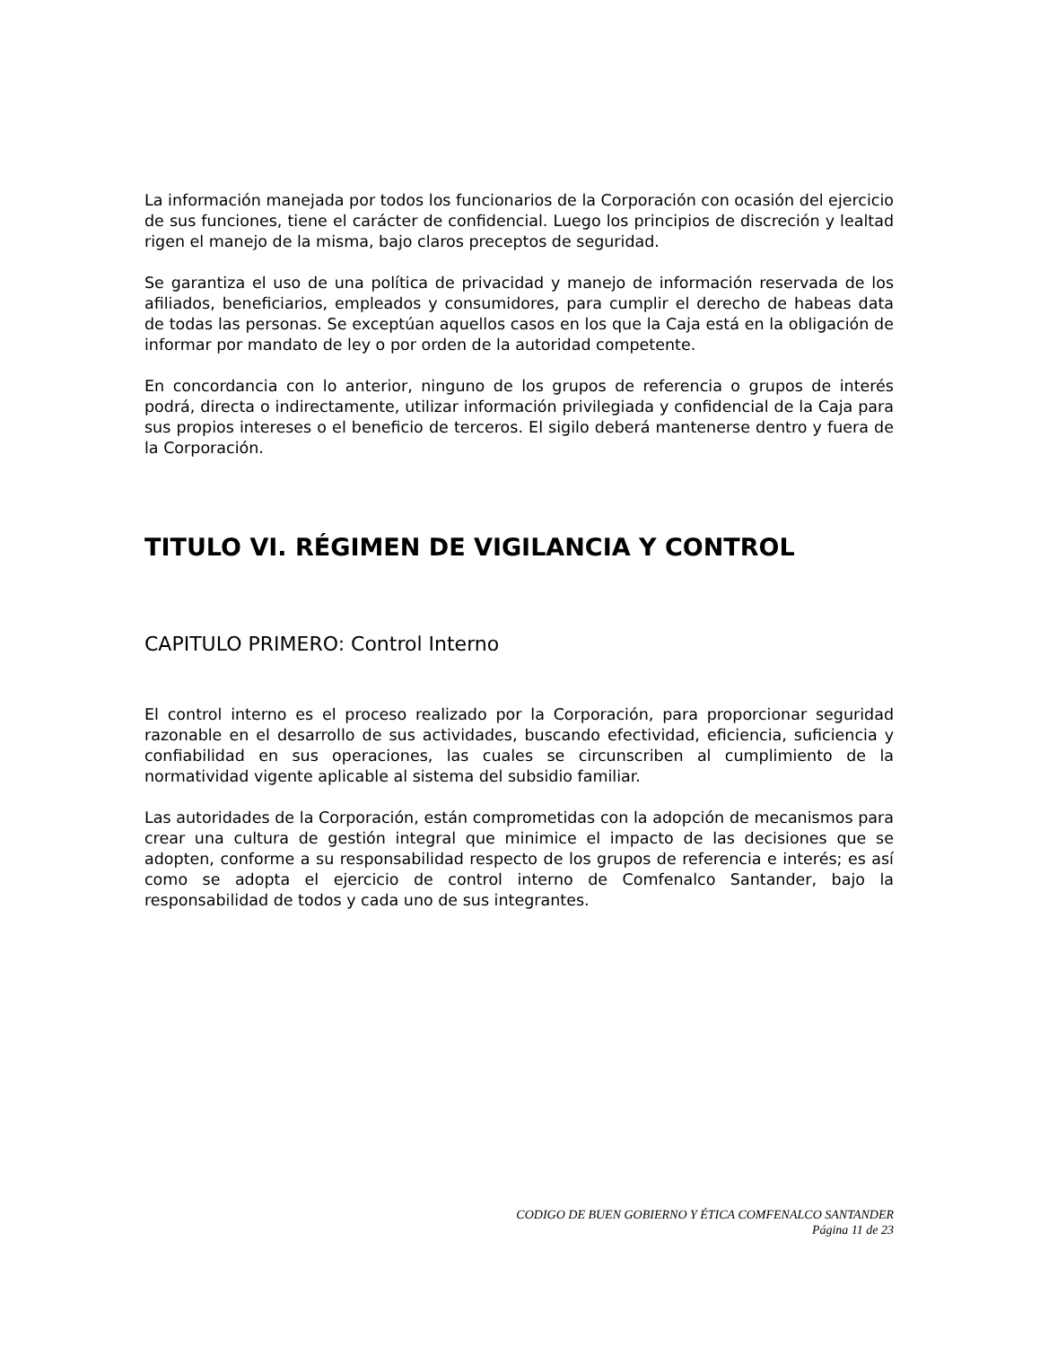La información manejada por todos los funcionarios de la Corporación con ocasión del ejercicio de sus funciones, tiene el carácter de confidencial. Luego los principios de discreción y lealtad rigen el manejo de la misma, bajo claros preceptos de seguridad.
Se garantiza el uso de una política de privacidad y manejo de información reservada de los afiliados, beneficiarios, empleados y consumidores, para cumplir el derecho de habeas data de todas las personas. Se exceptúan aquellos casos en los que la Caja está en la obligación de informar por mandato de ley o por orden de la autoridad competente.
En concordancia con lo anterior, ninguno de los grupos de referencia o grupos de interés podrá, directa o indirectamente, utilizar información privilegiada y confidencial de la Caja para sus propios intereses o el beneficio de terceros. El sigilo deberá mantenerse dentro y fuera de la Corporación.
TITULO VI. RÉGIMEN DE VIGILANCIA Y CONTROL
CAPITULO PRIMERO: Control Interno
El control interno es el proceso realizado por la Corporación, para proporcionar seguridad razonable en el desarrollo de sus actividades, buscando efectividad, eficiencia, suficiencia y confiabilidad en sus operaciones, las cuales se circunscriben al cumplimiento de la normatividad vigente aplicable al sistema del subsidio familiar.
Las autoridades de la Corporación, están comprometidas con la adopción de mecanismos para crear una cultura de gestión integral que minimice el impacto de las decisiones que se adopten, conforme a su responsabilidad respecto de los grupos de referencia e interés; es así como se adopta el ejercicio de control interno de Comfenalco Santander, bajo la responsabilidad de todos y cada uno de sus integrantes.
CODIGO DE BUEN GOBIERNO Y ÉTICA COMFENALCO SANTANDER
Página 11 de 23